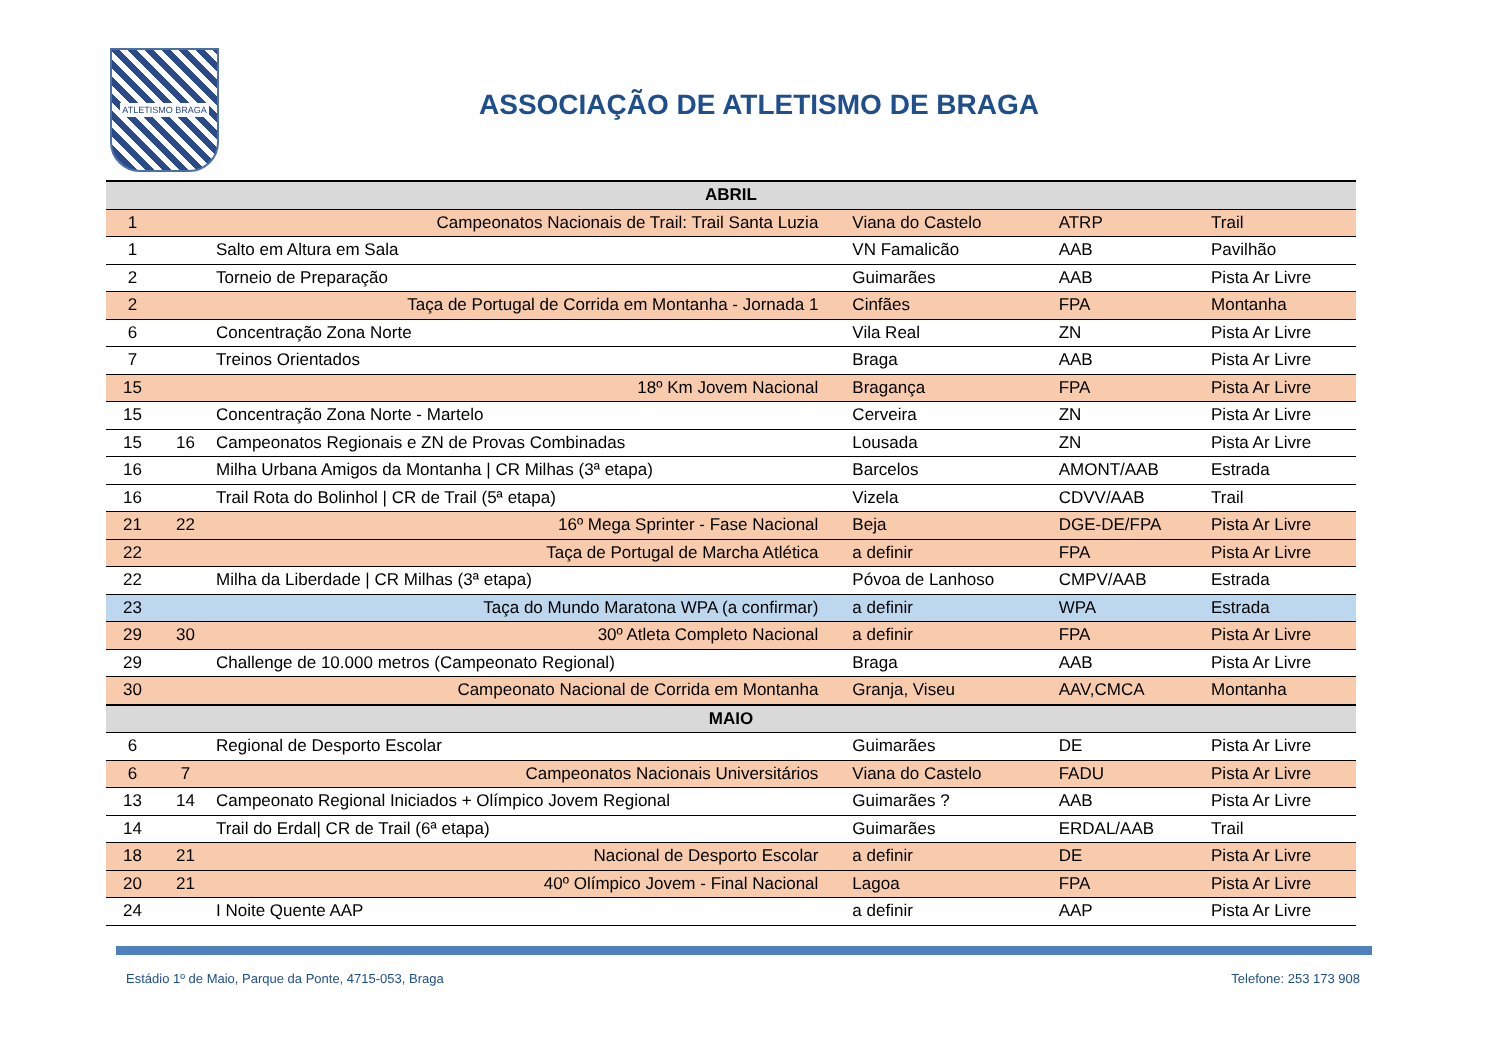ATLETISMO BRAGA
ASSOCIAÇÃO DE ATLETISMO DE BRAGA
| ABRIL | | | | | |
| --- | --- | --- | --- | --- | --- |
| 1 | | Campeonatos Nacionais de Trail: Trail Santa Luzia | Viana do Castelo | ATRP | Trail |
| 1 | | Salto em Altura em Sala | VN Famalicão | AAB | Pavilhão |
| 2 | | Torneio de Preparação | Guimarães | AAB | Pista Ar Livre |
| 2 | | Taça de Portugal de Corrida em Montanha - Jornada 1 | Cinfães | FPA | Montanha |
| 6 | | Concentração Zona Norte | Vila Real | ZN | Pista Ar Livre |
| 7 | | Treinos Orientados | Braga | AAB | Pista Ar Livre |
| 15 | | 18º Km Jovem Nacional | Bragança | FPA | Pista Ar Livre |
| 15 | | Concentração Zona Norte - Martelo | Cerveira | ZN | Pista Ar Livre |
| 15 | 16 | Campeonatos Regionais e ZN de Provas Combinadas | Lousada | ZN | Pista Ar Livre |
| 16 | | Milha Urbana Amigos da Montanha / CR Milhas (3ª etapa) | Barcelos | AMONT/AAB | Estrada |
| 16 | | Trail Rota do Bolinhol / CR de Trail (5ª etapa) | Vizela | CDVV/AAB | Trail |
| 21 | 22 | 16º Mega Sprinter - Fase Nacional | Beja | DGE-DE/FPA | Pista Ar Livre |
| 22 | | Taça de Portugal de Marcha Atlética | a definir | FPA | Pista Ar Livre |
| 22 | | Milha da Liberdade / CR Milhas (3ª etapa) | Póvoa de Lanhoso | CMPV/AAB | Estrada |
| 23 | | Taça do Mundo Maratona WPA (a confirmar) | a definir | WPA | Estrada |
| 29 | 30 | 30º Atleta Completo Nacional | a definir | FPA | Pista Ar Livre |
| 29 | | Challenge de 10.000 metros (Campeonato Regional) | Braga | AAB | Pista Ar Livre |
| 30 | | Campeonato Nacional de Corrida em Montanha | Granja, Viseu | AAV,CMCA | Montanha |
| MAIO | | | | | |
| 6 | | Regional de Desporto Escolar | Guimarães | DE | Pista Ar Livre |
| 6 | 7 | Campeonatos Nacionais Universitários | Viana do Castelo | FADU | Pista Ar Livre |
| 13 | 14 | Campeonato Regional Iniciados + Olímpico Jovem Regional | Guimarães ? | AAB | Pista Ar Livre |
| 14 | | Trail do Erdal/ CR de Trail (6ª etapa) | Guimarães | ERDAL/AAB | Trail |
| 18 | 21 | Nacional de Desporto Escolar | a definir | DE | Pista Ar Livre |
| 20 | 21 | 40º Olímpico Jovem - Final Nacional | Lagoa | FPA | Pista Ar Livre |
| 24 | | I Noite Quente AAP | a definir | AAP | Pista Ar Livre |
Estádio 1º de Maio, Parque da Ponte, 4715-053, Braga Telefone: 253 173 908